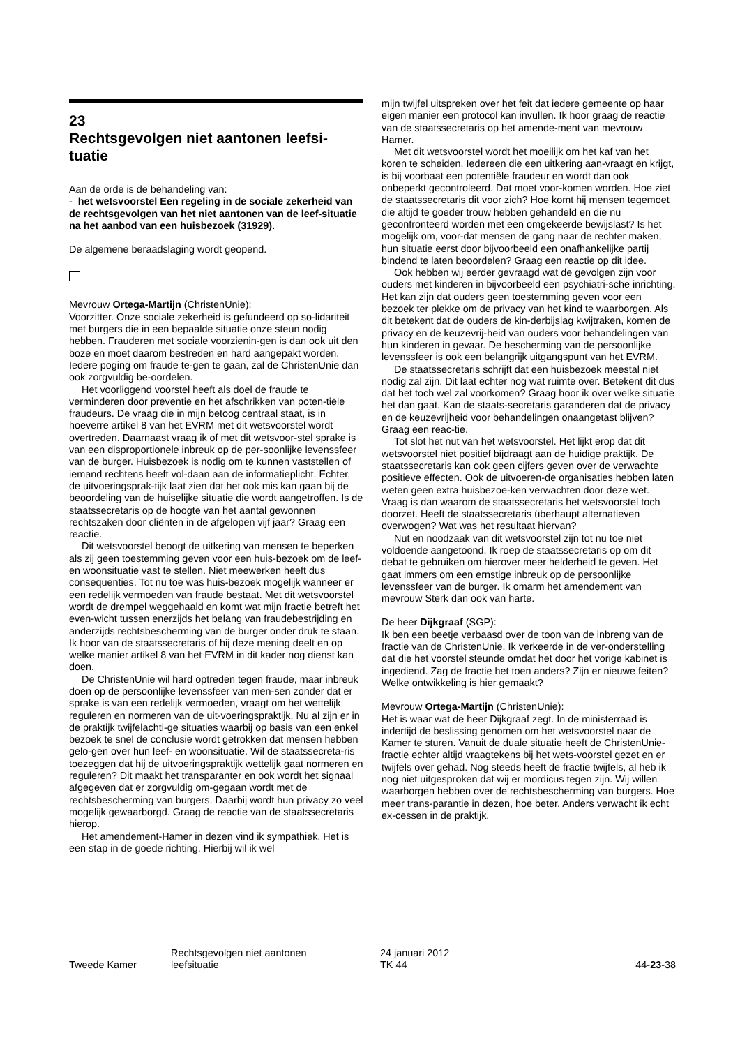23
Rechtsgevolgen niet aantonen leefsi-
tuatie
Aan de orde is de behandeling van:
- het wetsvoorstel Een regeling in de sociale zekerheid van de rechtsgevolgen van het niet aantonen van de leef-situatie na het aanbod van een huisbezoek (31929).
De algemene beraadslaging wordt geopend.
Mevrouw Ortega-Martijn (ChristenUnie):
Voorzitter. Onze sociale zekerheid is gefundeerd op so-lidariteit met burgers die in een bepaalde situatie onze steun nodig hebben. Frauderen met sociale voorzienin-gen is dan ook uit den boze en moet daarom bestreden en hard aangepakt worden. Iedere poging om fraude te-gen te gaan, zal de ChristenUnie dan ook zorgvuldig be-oordelen.
Het voorliggend voorstel heeft als doel de fraude te verminderen door preventie en het afschrikken van poten-tiële fraudeurs. De vraag die in mijn betoog centraal staat, is in hoeverre artikel 8 van het EVRM met dit wetsvoorstel wordt overtreden. Daarnaast vraag ik of met dit wetsvoor-stel sprake is van een disproportionele inbreuk op de per-soonlijke levenssfeer van de burger. Huisbezoek is nodig om te kunnen vaststellen of iemand rechtens heeft vol-daan aan de informatieplicht. Echter, de uitvoeringsprak-tijk laat zien dat het ook mis kan gaan bij de beoordeling van de huiselijke situatie die wordt aangetroffen. Is de staatssecretaris op de hoogte van het aantal gewonnen rechtszaken door cliënten in de afgelopen vijf jaar? Graag een reactie.
Dit wetsvoorstel beoogt de uitkering van mensen te beperken als zij geen toestemming geven voor een huis-bezoek om de leef- en woonsituatie vast te stellen. Niet meewerken heeft dus consequenties. Tot nu toe was huis-bezoek mogelijk wanneer er een redelijk vermoeden van fraude bestaat. Met dit wetsvoorstel wordt de drempel weggehaald en komt wat mijn fractie betreft het even-wicht tussen enerzijds het belang van fraudebestrijding en anderzijds rechtsbescherming van de burger onder druk te staan. Ik hoor van de staatssecretaris of hij deze mening deelt en op welke manier artikel 8 van het EVRM in dit kader nog dienst kan doen.
De ChristenUnie wil hard optreden tegen fraude, maar inbreuk doen op de persoonlijke levenssfeer van men-sen zonder dat er sprake is van een redelijk vermoeden, vraagt om het wettelijk reguleren en normeren van de uit-voeringspraktijk. Nu al zijn er in de praktijk twijfelachti-ge situaties waarbij op basis van een enkel bezoek te snel de conclusie wordt getrokken dat mensen hebben gelo-gen over hun leef- en woonsituatie. Wil de staatssecreta-ris toezeggen dat hij de uitvoeringspraktijk wettelijk gaat normeren en reguleren? Dit maakt het transparanter en ook wordt het signaal afgegeven dat er zorgvuldig om-gegaan wordt met de rechtsbescherming van burgers. Daarbij wordt hun privacy zo veel mogelijk gewaarborgd. Graag de reactie van de staatssecretaris hierop.
Het amendement-Hamer in dezen vind ik sympathiek. Het is een stap in de goede richting. Hierbij wil ik wel
mijn twijfel uitspreken over het feit dat iedere gemeente op haar eigen manier een protocol kan invullen. Ik hoor graag de reactie van de staatssecretaris op het amende-ment van mevrouw Hamer.
Met dit wetsvoorstel wordt het moeilijk om het kaf van het koren te scheiden. Iedereen die een uitkering aan-vraagt en krijgt, is bij voorbaat een potentiële fraudeur en wordt dan ook onbeperkt gecontroleerd. Dat moet voor-komen worden. Hoe ziet de staatssecretaris dit voor zich? Hoe komt hij mensen tegemoet die altijd te goeder trouw hebben gehandeld en die nu geconfronteerd worden met een omgekeerde bewijslast? Is het mogelijk om, voor-dat mensen de gang naar de rechter maken, hun situatie eerst door bijvoorbeeld een onafhankelijke partij bindend te laten beoordelen? Graag een reactie op dit idee.
Ook hebben wij eerder gevraagd wat de gevolgen zijn voor ouders met kinderen in bijvoorbeeld een psychiatri-sche inrichting. Het kan zijn dat ouders geen toestemming geven voor een bezoek ter plekke om de privacy van het kind te waarborgen. Als dit betekent dat de ouders de kin-derbijslag kwijtraken, komen de privacy en de keuzevrij-heid van ouders voor behandelingen van hun kinderen in gevaar. De bescherming van de persoonlijke levenssfeer is ook een belangrijk uitgangspunt van het EVRM.
De staatssecretaris schrijft dat een huisbezoek meestal niet nodig zal zijn. Dit laat echter nog wat ruimte over. Betekent dit dus dat het toch wel zal voorkomen? Graag hoor ik over welke situatie het dan gaat. Kan de staats-secretaris garanderen dat de privacy en de keuzevrijheid voor behandelingen onaangetast blijven? Graag een reac-tie.
Tot slot het nut van het wetsvoorstel. Het lijkt erop dat dit wetsvoorstel niet positief bijdraagt aan de huidige praktijk. De staatssecretaris kan ook geen cijfers geven over de verwachte positieve effecten. Ook de uitvoeren-de organisaties hebben laten weten geen extra huisbezoe-ken verwachten door deze wet. Vraag is dan waarom de staatssecretaris het wetsvoorstel toch doorzet. Heeft de staatssecretaris überhaupt alternatieven overwogen? Wat was het resultaat hiervan?
Nut en noodzaak van dit wetsvoorstel zijn tot nu toe niet voldoende aangetoond. Ik roep de staatssecretaris op om dit debat te gebruiken om hierover meer helderheid te geven. Het gaat immers om een ernstige inbreuk op de persoonlijke levenssfeer van de burger. Ik omarm het amendement van mevrouw Sterk dan ook van harte.
De heer Dijkgraaf (SGP):
Ik ben een beetje verbaasd over de toon van de inbreng van de fractie van de ChristenUnie. Ik verkeerde in de ver-onderstelling dat die het voorstel steunde omdat het door het vorige kabinet is ingediend. Zag de fractie het toen anders? Zijn er nieuwe feiten? Welke ontwikkeling is hier gemaakt?
Mevrouw Ortega-Martijn (ChristenUnie):
Het is waar wat de heer Dijkgraaf zegt. In de ministerraad is indertijd de beslissing genomen om het wetsvoorstel naar de Kamer te sturen. Vanuit de duale situatie heeft de ChristenUnie-fractie echter altijd vraagtekens bij het wets-voorstel gezet en er twijfels over gehad. Nog steeds heeft de fractie twijfels, al heb ik nog niet uitgesproken dat wij er mordicus tegen zijn. Wij willen waarborgen hebben over de rechtsbescherming van burgers. Hoe meer trans-parantie in dezen, hoe beter. Anders verwacht ik echt ex-cessen in de praktijk.
Tweede Kamer
Rechtsgevolgen niet aantonen
leefsituatie
24 januari 2012
TK 44
44-23-38